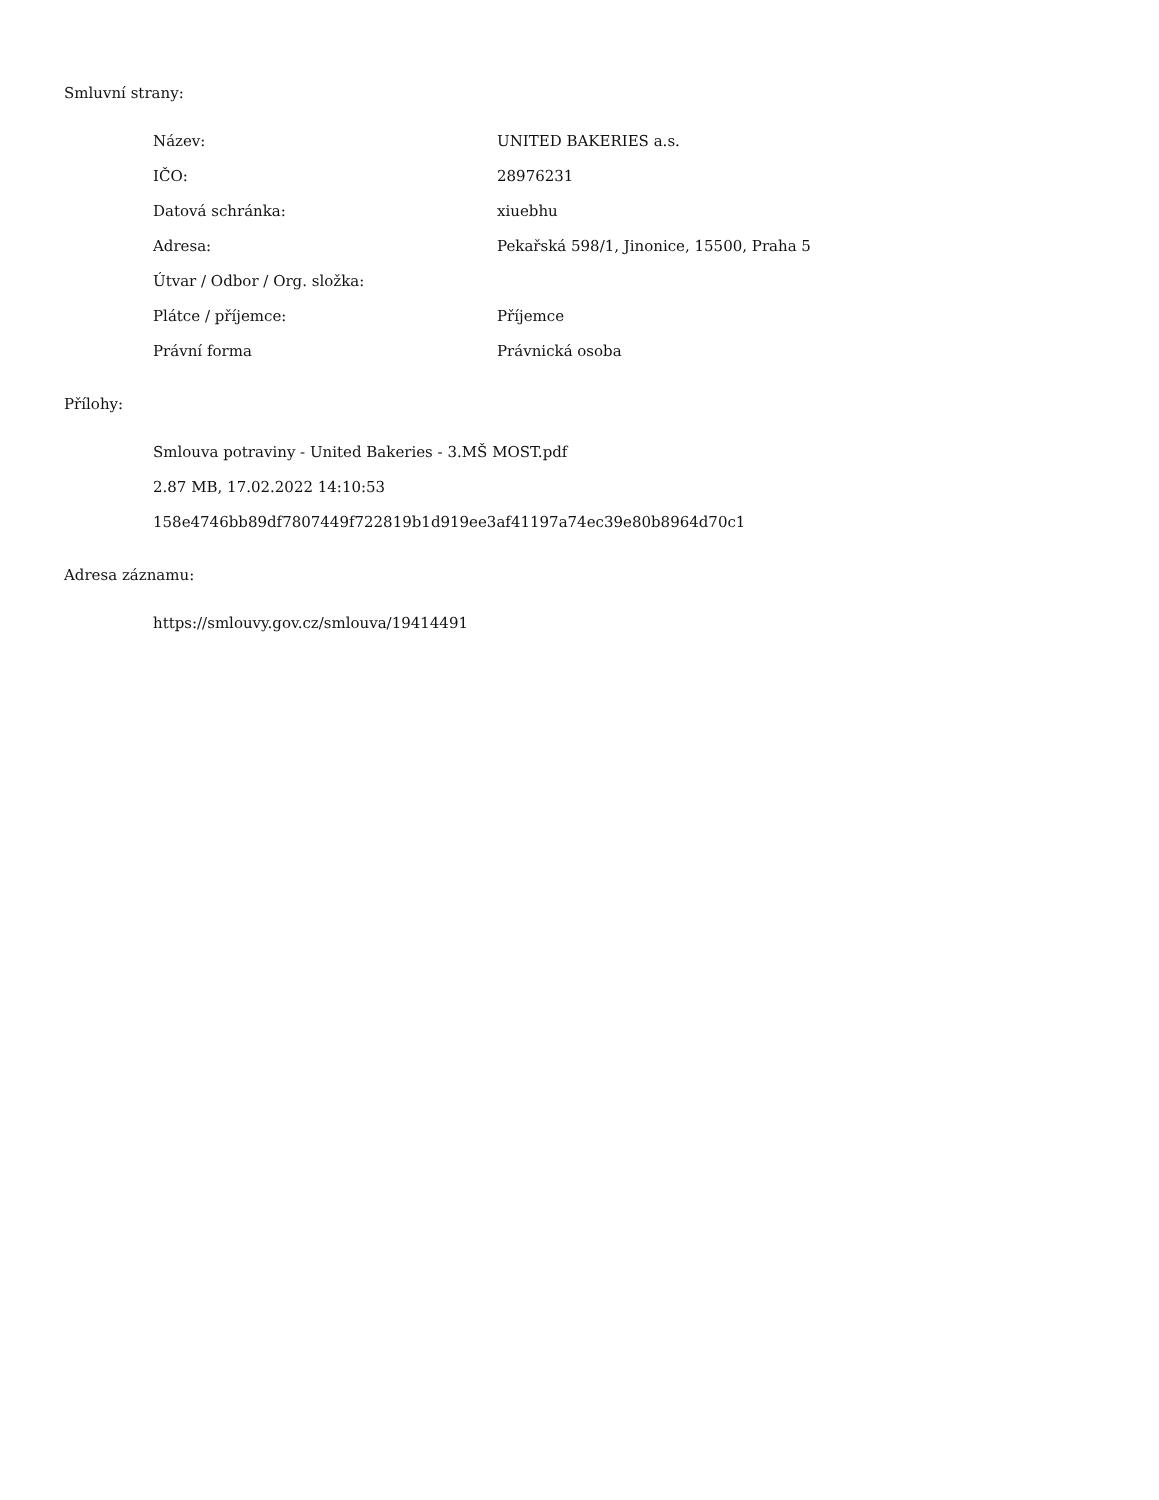Smluvní strany:
| Název: | UNITED BAKERIES a.s. |
| IČO: | 28976231 |
| Datová schránka: | xiuebhu |
| Adresa: | Pekařská 598/1, Jinonice, 15500, Praha 5 |
| Útvar / Odbor / Org. složka: | |
| Plátce / příjemce: | Příjemce |
| Právní forma | Právnická osoba |
Přílohy:
Smlouva potraviny - United Bakeries - 3.MŠ MOST.pdf
2.87 MB, 17.02.2022 14:10:53
158e4746bb89df7807449f722819b1d919ee3af41197a74ec39e80b8964d70c1
Adresa záznamu:
https://smlouvy.gov.cz/smlouva/19414491